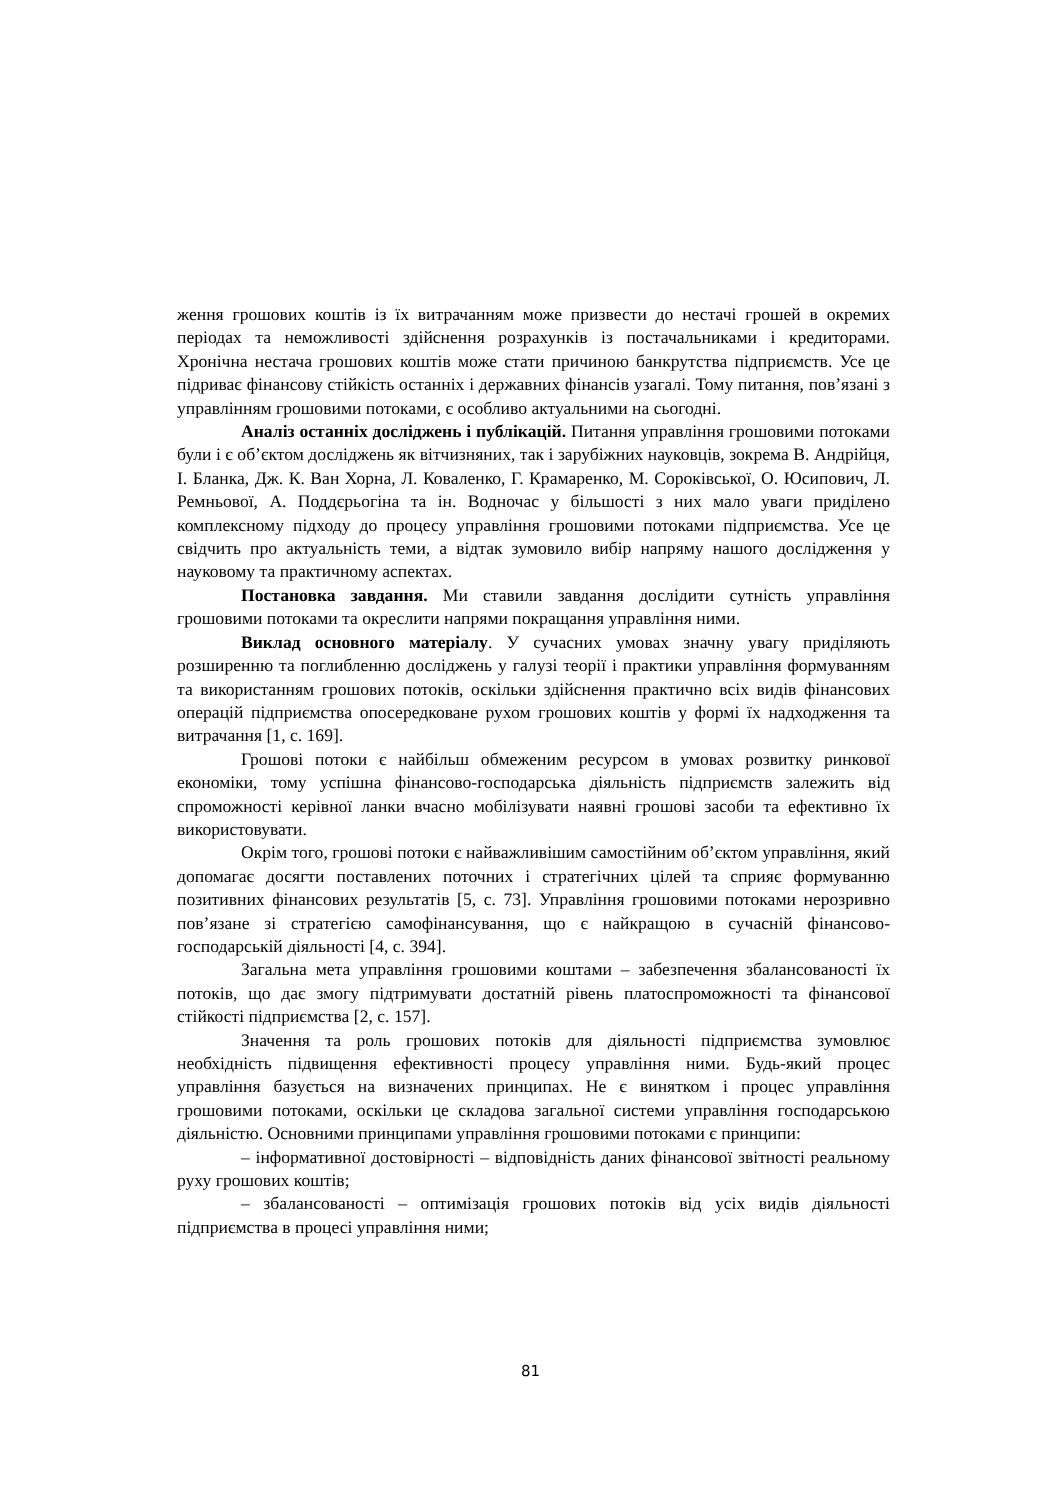ження грошових коштів із їх витрачанням може призвести до нестачі грошей в окремих періодах та неможливості здійснення розрахунків із постачальниками і кредиторами. Хронічна нестача грошових коштів може стати причиною банкрутства підприємств. Усе це підриває фінансову стійкість останніх і державних фінансів узагалі. Тому питання, пов’язані з управлінням грошовими потоками, є особливо актуальними на сьогодні.
Аналіз останніх досліджень і публікацій. Питання управління грошовими потоками були і є об’єктом досліджень як вітчизняних, так і зарубіжних науковців, зокрема В. Андрійця, І. Бланка, Дж. К. Ван Хорна, Л. Коваленко, Г. Крамаренко, М. Сороківської, О. Юсипович, Л. Ремньової, А. Поддєрьогіна та ін. Водночас у більшості з них мало уваги приділено комплексному підходу до процесу управління грошовими потоками підприємства. Усе це свідчить про актуальність теми, а відтак зумовило вибір напряму нашого дослідження у науковому та практичному аспектах.
Постановка завдання. Ми ставили завдання дослідити сутність управління грошовими потоками та окреслити напрями покращання управління ними.
Виклад основного матеріалу. У сучасних умовах значну увагу приділяють розширенню та поглибленню досліджень у галузі теорії і практики управління формуванням та використанням грошових потоків, оскільки здійснення практично всіх видів фінансових операцій підприємства опосередковане рухом грошових коштів у формі їх надходження та витрачання [1, с. 169].
Грошові потоки є найбільш обмеженим ресурсом в умовах розвитку ринкової економіки, тому успішна фінансово-господарська діяльність підприємств залежить від спроможності керівної ланки вчасно мобілізувати наявні грошові засоби та ефективно їх використовувати.
Окрім того, грошові потоки є найважливішим самостійним об’єктом управління, який допомагає досягти поставлених поточних і стратегічних цілей та сприяє формуванню позитивних фінансових результатів [5, с. 73]. Управління грошовими потоками нерозривно пов’язане зі стратегією самофінансування, що є найкращою в сучасній фінансово-господарській діяльності [4, с. 394].
Загальна мета управління грошовими коштами – забезпечення збалансованості їх потоків, що дає змогу підтримувати достатній рівень платоспроможності та фінансової стійкості підприємства [2, с. 157].
Значення та роль грошових потоків для діяльності підприємства зумовлює необхідність підвищення ефективності процесу управління ними. Будь-який процес управління базується на визначених принципах. Не є винятком і процес управління грошовими потоками, оскільки це складова загальної системи управління господарською діяльністю. Основними принципами управління грошовими потоками є принципи:
– інформативної достовірності – відповідність даних фінансової звітності реальному руху грошових коштів;
– збалансованості – оптимізація грошових потоків від усіх видів діяльності підприємства в процесі управління ними;
81